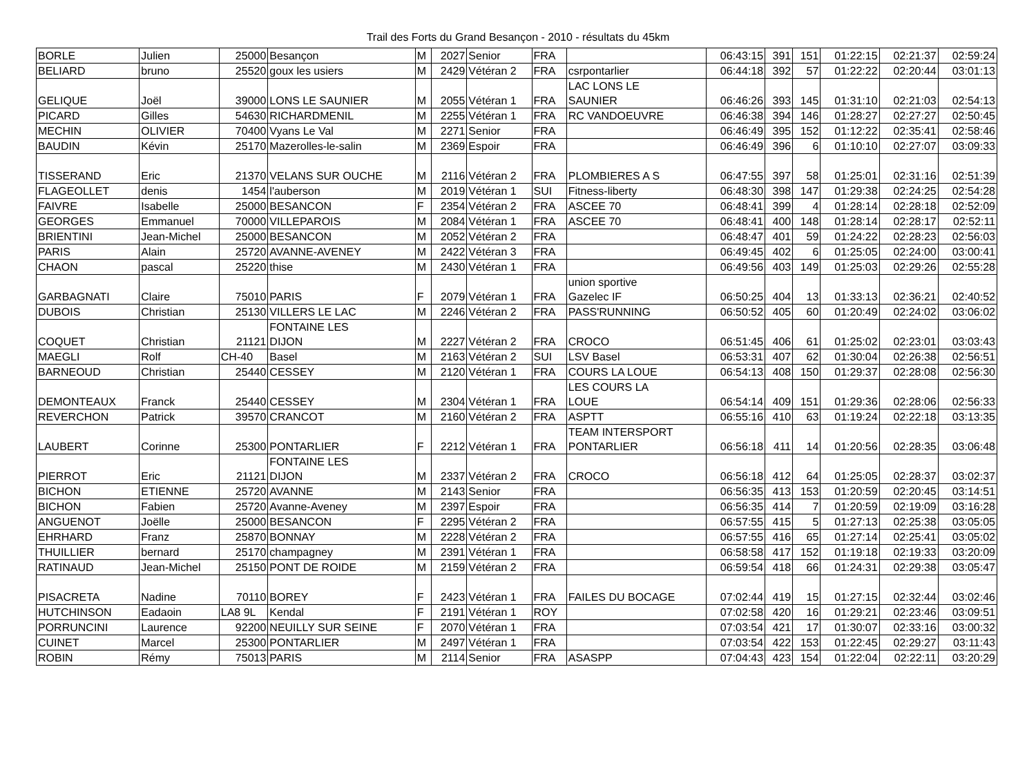Trail des Forts du Grand Besançon - 2010 - résultats du 45km
| BORLE | Julien | 25000 | Besançon | M | 2027 | Senior | FRA | | 06:43:15 | 391 | 151 | 01:22:15 | 02:21:37 | 02:59:24 |
| BELIARD | bruno | 25520 | goux les usiers | M | 2429 | Vétéran 2 | FRA | csrpontarlier | 06:44:18 | 392 | 57 | 01:22:22 | 02:20:44 | 03:01:13 |
| GELIQUE | Joël | 39000 | LONS LE SAUNIER | M | 2055 | Vétéran 1 | FRA | LAC LONS LE SAUNIER | 06:46:26 | 393 | 145 | 01:31:10 | 02:21:03 | 02:54:13 |
| PICARD | Gilles | 54630 | RICHARDMENIL | M | 2255 | Vétéran 1 | FRA | RC VANDOEUVRE | 06:46:38 | 394 | 146 | 01:28:27 | 02:27:27 | 02:50:45 |
| MECHIN | OLIVIER | 70400 | Vyans Le Val | M | 2271 | Senior | FRA | | 06:46:49 | 395 | 152 | 01:12:22 | 02:35:41 | 02:58:46 |
| BAUDIN | Kévin | 25170 | Mazerolles-le-salin | M | 2369 | Espoir | FRA | | 06:46:49 | 396 | 6 | 01:10:10 | 02:27:07 | 03:09:33 |
| TISSERAND | Eric | 21370 | VELANS SUR OUCHE | M | 2116 | Vétéran 2 | FRA | PLOMBIERES A S | 06:47:55 | 397 | 58 | 01:25:01 | 02:31:16 | 02:51:39 |
| FLAGEOLLET | denis | 1454 | l'auberson | M | 2019 | Vétéran 1 | SUI | Fitness-liberty | 06:48:30 | 398 | 147 | 01:29:38 | 02:24:25 | 02:54:28 |
| FAIVRE | Isabelle | 25000 | BESANCON | F | 2354 | Vétéran 2 | FRA | ASCEE 70 | 06:48:41 | 399 | 4 | 01:28:14 | 02:28:18 | 02:52:09 |
| GEORGES | Emmanuel | 70000 | VILLEPAROIS | M | 2084 | Vétéran 1 | FRA | ASCEE 70 | 06:48:41 | 400 | 148 | 01:28:14 | 02:28:17 | 02:52:11 |
| BRIENTINI | Jean-Michel | 25000 | BESANCON | M | 2052 | Vétéran 2 | FRA | | 06:48:47 | 401 | 59 | 01:24:22 | 02:28:23 | 02:56:03 |
| PARIS | Alain | 25720 | AVANNE-AVENEY | M | 2422 | Vétéran 3 | FRA | | 06:49:45 | 402 | 6 | 01:25:05 | 02:24:00 | 03:00:41 |
| CHAON | pascal | 25220 | thise | M | 2430 | Vétéran 1 | FRA | | 06:49:56 | 403 | 149 | 01:25:03 | 02:29:26 | 02:55:28 |
| GARBAGNATI | Claire | 75010 | PARIS | F | 2079 | Vétéran 1 | FRA | union sportive Gazelec IF | 06:50:25 | 404 | 13 | 01:33:13 | 02:36:21 | 02:40:52 |
| DUBOIS | Christian | 25130 | VILLERS LE LAC | M | 2246 | Vétéran 2 | FRA | PASS'RUNNING | 06:50:52 | 405 | 60 | 01:20:49 | 02:24:02 | 03:06:02 |
| COQUET | Christian | 21121 | FONTAINE LES DIJON | M | 2227 | Vétéran 2 | FRA | CROCO | 06:51:45 | 406 | 61 | 01:25:02 | 02:23:01 | 03:03:43 |
| MAEGLI | Rolf | CH-40 | Basel | M | 2163 | Vétéran 2 | SUI | LSV Basel | 06:53:31 | 407 | 62 | 01:30:04 | 02:26:38 | 02:56:51 |
| BARNEOUD | Christian | 25440 | CESSEY | M | 2120 | Vétéran 1 | FRA | COURS LA LOUE | 06:54:13 | 408 | 150 | 01:29:37 | 02:28:08 | 02:56:30 |
| DEMONTEAUX | Franck | 25440 | CESSEY | M | 2304 | Vétéran 1 | FRA | LES COURS LA LOUE | 06:54:14 | 409 | 151 | 01:29:36 | 02:28:06 | 02:56:33 |
| REVERCHON | Patrick | 39570 | CRANCOT | M | 2160 | Vétéran 2 | FRA | ASPTT | 06:55:16 | 410 | 63 | 01:19:24 | 02:22:18 | 03:13:35 |
| LAUBERT | Corinne | 25300 | PONTARLIER | F | 2212 | Vétéran 1 | FRA | TEAM INTERSPORT PONTARLIER | 06:56:18 | 411 | 14 | 01:20:56 | 02:28:35 | 03:06:48 |
| PIERROT | Eric | 21121 | FONTAINE LES DIJON | M | 2337 | Vétéran 2 | FRA | CROCO | 06:56:18 | 412 | 64 | 01:25:05 | 02:28:37 | 03:02:37 |
| BICHON | ETIENNE | 25720 | AVANNE | M | 2143 | Senior | FRA | | 06:56:35 | 413 | 153 | 01:20:59 | 02:20:45 | 03:14:51 |
| BICHON | Fabien | 25720 | Avanne-Aveney | M | 2397 | Espoir | FRA | | 06:56:35 | 414 | 7 | 01:20:59 | 02:19:09 | 03:16:28 |
| ANGUENOT | Joëlle | 25000 | BESANCON | F | 2295 | Vétéran 2 | FRA | | 06:57:55 | 415 | 5 | 01:27:13 | 02:25:38 | 03:05:05 |
| EHRHARD | Franz | 25870 | BONNAY | M | 2228 | Vétéran 2 | FRA | | 06:57:55 | 416 | 65 | 01:27:14 | 02:25:41 | 03:05:02 |
| THUILLIER | bernard | 25170 | champagney | M | 2391 | Vétéran 1 | FRA | | 06:58:58 | 417 | 152 | 01:19:18 | 02:19:33 | 03:20:09 |
| RATINAUD | Jean-Michel | 25150 | PONT DE ROIDE | M | 2159 | Vétéran 2 | FRA | | 06:59:54 | 418 | 66 | 01:24:31 | 02:29:38 | 03:05:47 |
| PISACRETA | Nadine | 70110 | BOREY | F | 2423 | Vétéran 1 | FRA | FAILES DU BOCAGE | 07:02:44 | 419 | 15 | 01:27:15 | 02:32:44 | 03:02:46 |
| HUTCHINSON | Eadaoin | LA8 9L | Kendal | F | 2191 | Vétéran 1 | ROY | | 07:02:58 | 420 | 16 | 01:29:21 | 02:23:46 | 03:09:51 |
| PORRUNCINI | Laurence | 92200 | NEUILLY SUR SEINE | F | 2070 | Vétéran 1 | FRA | | 07:03:54 | 421 | 17 | 01:30:07 | 02:33:16 | 03:00:32 |
| CUINET | Marcel | 25300 | PONTARLIER | M | 2497 | Vétéran 1 | FRA | | 07:03:54 | 422 | 153 | 01:22:45 | 02:29:27 | 03:11:43 |
| ROBIN | Rémy | 75013 | PARIS | M | 2114 | Senior | FRA | ASASPP | 07:04:43 | 423 | 154 | 01:22:04 | 02:22:11 | 03:20:29 |